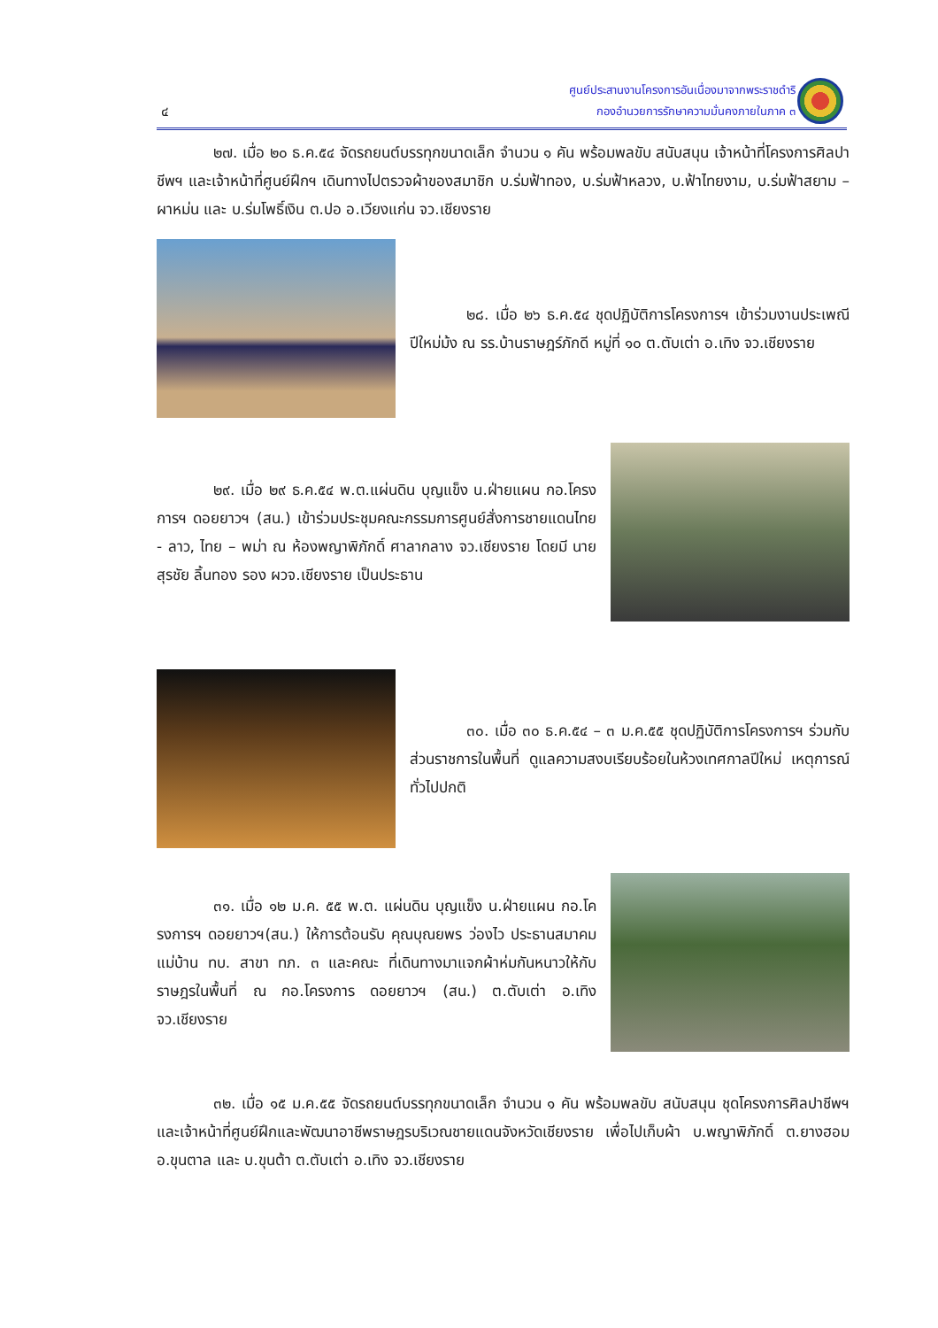๔
ศูนย์ประสานงานโครงการอันเนื่องมาจากพระราชดำริ
กองอำนวยการรักษาความมั่นคงภายในภาค ๓
๒๗. เมื่อ ๒๐ ธ.ค.๕๔ จัดรถยนต์บรรทุกขนาดเล็ก จำนวน ๑ คัน พร้อมพลขับ สนับสนุน เจ้าหน้าที่โครงการศิลปาชีพฯ และเจ้าหน้าที่ศูนย์ฝึกฯ เดินทางไปตรวจผ้าของสมาชิก บ.ร่มฟ้าทอง, บ.ร่มฟ้าหลวง, บ.ฟ้าไทยงาม, บ.ร่มฟ้าสยาม – ผาหม่น และ บ.ร่มโพธิ์เงิน ต.ปอ อ.เวียงแก่น จว.เชียงราย
๒๘. เมื่อ ๒๖ ธ.ค.๕๔ ชุดปฏิบัติการโครงการฯ เข้าร่วมงานประเพณีปีใหม่ม้ง ณ รร.บ้านราษฎร์ภักดี หมู่ที่ ๑๐ ต.ตับเต่า อ.เทิง จว.เชียงราย
๒๙. เมื่อ ๒๙ ธ.ค.๕๔ พ.ต.แผ่นดิน บุญแข็ง น.ฝ่ายแผน กอ.โครงการฯ ดอยยาวฯ (สน.) เข้าร่วมประชุมคณะกรรมการศูนย์สั่งการชายแดนไทย - ลาว, ไทย – พม่า ณ ห้องพญาพิภักดิ์ ศาลากลาง จว.เชียงราย โดยมี นายสุรชัย ลิ้นทอง รอง ผวจ.เชียงราย เป็นประธาน
๓๐. เมื่อ ๓๐ ธ.ค.๕๔ – ๓ ม.ค.๕๕ ชุดปฏิบัติการโครงการฯ ร่วมกับส่วนราชการในพื้นที่ ดูแลความสงบเรียบร้อยในห้วงเทศกาลปีใหม่ เหตุการณ์ทั่วไปปกติ
๓๑. เมื่อ ๑๒ ม.ค. ๕๕ พ.ต. แผ่นดิน บุญแข็ง น.ฝ่ายแผน กอ.โครงการฯ ดอยยาวฯ(สน.) ให้การต้อนรับ คุณบุณยพร ว่องไว ประธานสมาคมแม่บ้าน ทบ. สาขา ทภ. ๓ และคณะ ที่เดินทางมาแจกผ้าห่มกันหนาวให้กับราษฎรในพื้นที่ ณ กอ.โครงการ ดอยยาวฯ (สน.) ต.ตับเต่า อ.เทิง จว.เชียงราย
๓๒. เมื่อ ๑๕ ม.ค.๕๕ จัดรถยนต์บรรทุกขนาดเล็ก จำนวน ๑ คัน พร้อมพลขับ สนับสนุน ชุดโครงการศิลปาชีพฯ และเจ้าหน้าที่ศูนย์ฝึกและพัฒนาอาชีพราษฎรบริเวณชายแดนจังหวัดเชียงราย เพื่อไปเก็บผ้า บ.พญาพิภักดิ์ ต.ยางฮอม อ.ขุนตาล และ บ.ขุนต้า ต.ตับเต่า อ.เทิง จว.เชียงราย